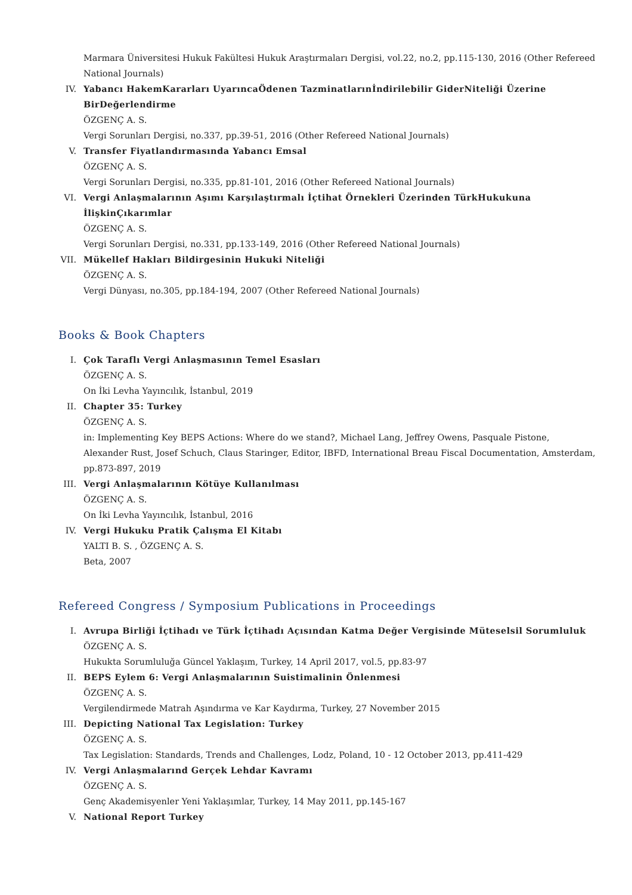Marmara Üniversitesi Hukuk Fakültesi Hukuk Araştırmaları Dergisi, vol.22, no.2, pp.115-130, 2016 (Other Refereed National Journals)
IV.
Yabancı HakemKararları UyarıncaÖdenen Tazminatlarınİndirilebilir GiderNiteliği Üzerine BirDeğerlendirme
ÖZGENÇ A. S.
Vergi Sorunları Dergisi, no.337, pp.39-51, 2016 (Other Refereed National Journals)
V.
Transfer Fiyatlandırmasında Yabancı Emsal
ÖZGENÇ A. S.
Vergi Sorunları Dergisi, no.335, pp.81-101, 2016 (Other Refereed National Journals)
VI.
Vergi Anlaşmalarının Aşımı Karşılaştırmalı İçtihat Örnekleri Üzerinden TürkHukukuna İlişkinÇıkarımlar
ÖZGENÇ A. S.
Vergi Sorunları Dergisi, no.331, pp.133-149, 2016 (Other Refereed National Journals)
VII.
Mükellef Hakları Bildirgesinin Hukuki Niteliği
ÖZGENÇ A. S.
Vergi Dünyası, no.305, pp.184-194, 2007 (Other Refereed National Journals)
Books & Book Chapters
I.
Çok Taraflı Vergi Anlaşmasının Temel Esasları
ÖZGENÇ A. S.
On İki Levha Yayıncılık, İstanbul, 2019
II.
Chapter 35: Turkey
ÖZGENÇ A. S.
in: Implementing Key BEPS Actions: Where do we stand?, Michael Lang, Jeffrey Owens, Pasquale Pistone, Alexander Rust, Josef Schuch, Claus Staringer, Editor, IBFD, International Breau Fiscal Documentation, Amsterdam, pp.873-897, 2019
III.
Vergi Anlaşmalarının Kötüye Kullanılması
ÖZGENÇ A. S.
On İki Levha Yayıncılık, İstanbul, 2016
IV.
Vergi Hukuku Pratik Çalışma El Kitabı
YALTI B. S. , ÖZGENÇ A. S.
Beta, 2007
Refereed Congress / Symposium Publications in Proceedings
I.
Avrupa Birliği İçtihadı ve Türk İçtihadı Açısından Katma Değer Vergisinde Müteselsil Sorumluluk
ÖZGENÇ A. S.
Hukukta Sorumluluğa Güncel Yaklaşım, Turkey, 14 April 2017, vol.5, pp.83-97
II.
BEPS Eylem 6: Vergi Anlaşmalarının Suistimalinin Önlenmesi
ÖZGENÇ A. S.
Vergilendirmede Matrah Aşındırma ve Kar Kaydırma, Turkey, 27 November 2015
III.
Depicting National Tax Legislation: Turkey
ÖZGENÇ A. S.
Tax Legislation: Standards, Trends and Challenges, Lodz, Poland, 10 - 12 October 2013, pp.411-429
IV.
Vergi Anlaşmalarınd Gerçek Lehdar Kavramı
ÖZGENÇ A. S.
Genç Akademisyenler Yeni Yaklaşımlar, Turkey, 14 May 2011, pp.145-167
V.
National Report Turkey